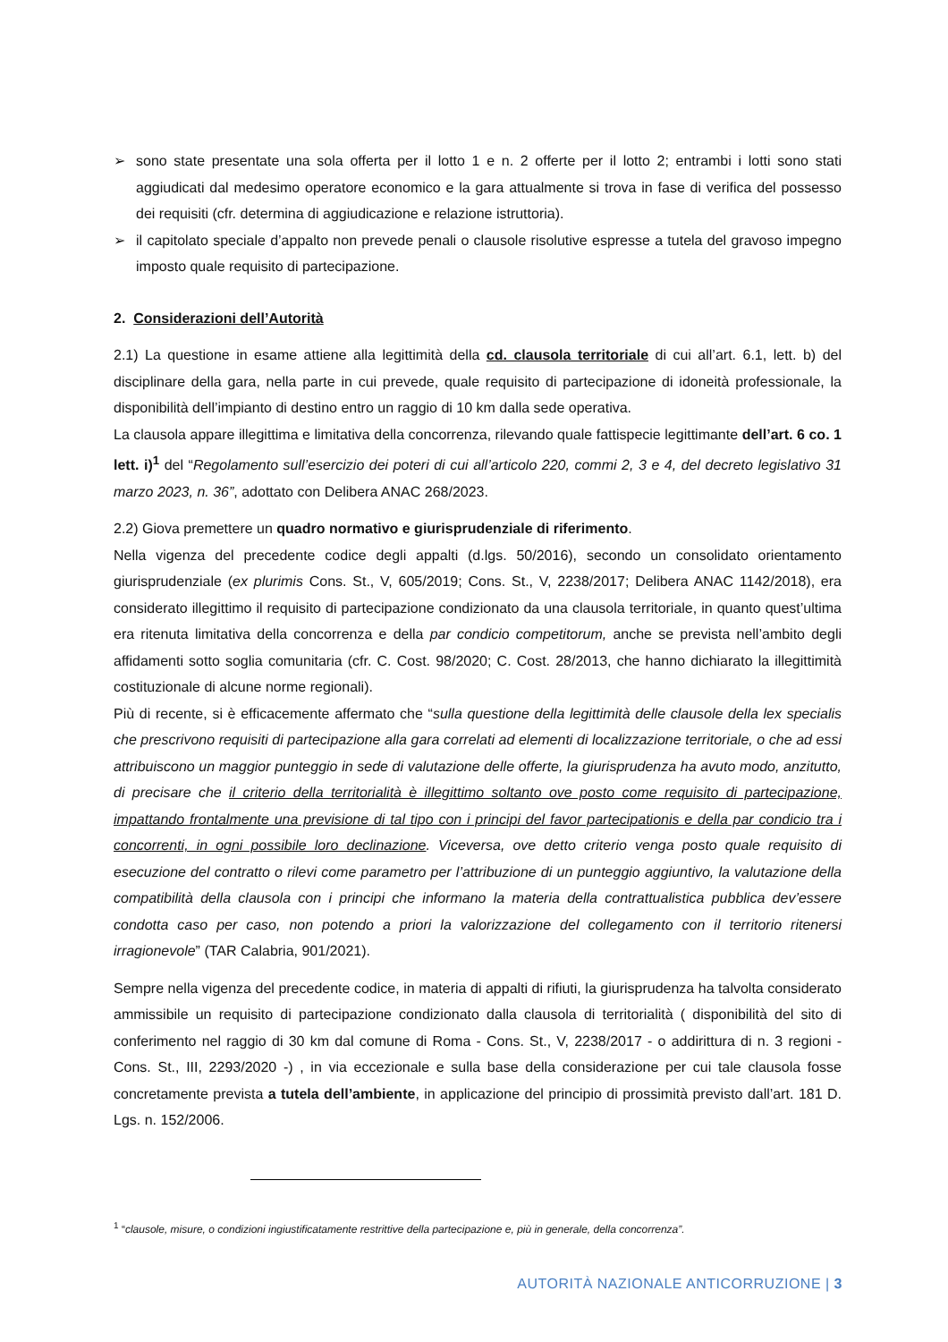➢ sono state presentate una sola offerta per il lotto 1 e n. 2 offerte per il lotto 2; entrambi i lotti sono stati aggiudicati dal medesimo operatore economico e la gara attualmente si trova in fase di verifica del possesso dei requisiti (cfr. determina di aggiudicazione e relazione istruttoria).
➢ il capitolato speciale d’appalto non prevede penali o clausole risolutive espresse a tutela del gravoso impegno imposto quale requisito di partecipazione.
2. Considerazioni dell’Autorità
2.1) La questione in esame attiene alla legittimità della cd. clausola territoriale di cui all’art. 6.1, lett. b) del disciplinare della gara, nella parte in cui prevede, quale requisito di partecipazione di idoneità professionale, la disponibilità dell’impianto di destino entro un raggio di 10 km dalla sede operativa.
La clausola appare illegittima e limitativa della concorrenza, rilevando quale fattispecie legittimante dell’art. 6 co. 1 lett. i)<sup>1</sup> del “Regolamento sull’esercizio dei poteri di cui all’articolo 220, commi 2, 3 e 4, del decreto legislativo 31 marzo 2023, n. 36”, adottato con Delibera ANAC 268/2023.
2.2) Giova premettere un quadro normativo e giurisprudenziale di riferimento.
Nella vigenza del precedente codice degli appalti (d.lgs. 50/2016), secondo un consolidato orientamento giurisprudenziale (ex plurimis Cons. St., V, 605/2019; Cons. St., V, 2238/2017; Delibera ANAC 1142/2018), era considerato illegittimo il requisito di partecipazione condizionato da una clausola territoriale, in quanto quest’ultima era ritenuta limitativa della concorrenza e della par condicio competitorum, anche se prevista nell’ambito degli affidamenti sotto soglia comunitaria (cfr. C. Cost. 98/2020; C. Cost. 28/2013, che hanno dichiarato la illegittimità costituzionale di alcune norme regionali).
Più di recente, si è efficacemente affermato che “sulla questione della legittimità delle clausole della lex specialis che prescrivono requisiti di partecipazione alla gara correlati ad elementi di localizzazione territoriale, o che ad essi attribuiscono un maggior punteggio in sede di valutazione delle offerte, la giurisprudenza ha avuto modo, anzitutto, di precisare che il criterio della territorialità è illegittimo soltanto ove posto come requisito di partecipazione, impattando frontalmente una previsione di tal tipo con i principi del favor partecipationis e della par condicio tra i concorrenti, in ogni possibile loro declinazione. Viceversa, ove detto criterio venga posto quale requisito di esecuzione del contratto o rilevi come parametro per l’attribuzione di un punteggio aggiuntivo, la valutazione della compatibilità della clausola con i principi che informano la materia della contrattualistica pubblica dev’essere condotta caso per caso, non potendo a priori la valorizzazione del collegamento con il territorio ritenersi irragionevole” (TAR Calabria, 901/2021).
Sempre nella vigenza del precedente codice, in materia di appalti di rifiuti, la giurisprudenza ha talvolta considerato ammissibile un requisito di partecipazione condizionato dalla clausola di territorialità ( disponibilità del sito di conferimento nel raggio di 30 km dal comune di Roma - Cons. St., V, 2238/2017 - o addirittura di n. 3 regioni -Cons. St., III, 2293/2020 -) , in via eccezionale e sulla base della considerazione per cui tale clausola fosse concretamente prevista a tutela dell’ambiente, in applicazione del principio di prossimità previsto dall’art. 181 D. Lgs. n. 152/2006.
<sup>1</sup> “clausole, misure, o condizioni ingiustificatamente restrittive della partecipazione e, più in generale, della concorrenza”.
AUTORITÀ NAZIONALE ANTICORRUZIONE | 3